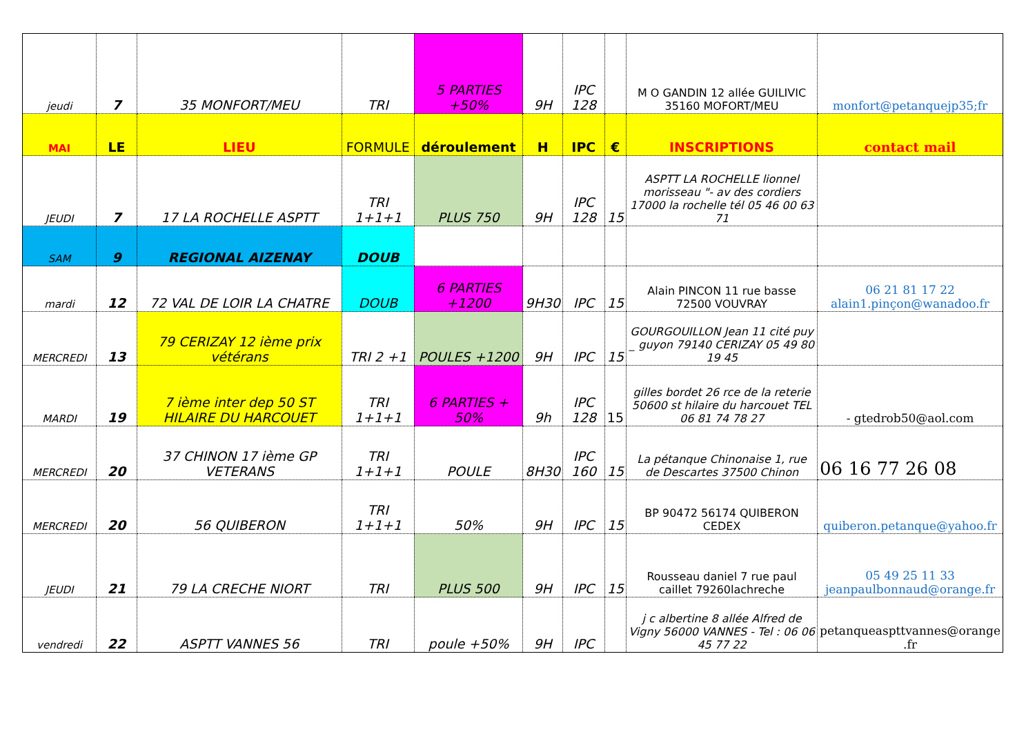| jeudi | 7 | 35 MONFORT/MEU | TRI | 5 PARTIES +50% | 9H | IPC 128 | | M O GANDIN 12 allée GUILIVIC 35160 MOFORT/MEU | monfort@petanquejp35;fr |
| MAI | LE | LIEU | FORMULE | déroulement | H | IPC | € | INSCRIPTIONS | contact mail |
| JEUDI | 7 | 17 LA ROCHELLE ASPTT | TRI 1+1+1 | PLUS 750 | 9H | IPC 128 | 15 | ASPTT LA ROCHELLE lionnel morisseau "- av des cordiers 17000 la rochelle tél 05 46 00 63 71 | |
| SAM | 9 | REGIONAL AIZENAY | DOUB | | | | | | |
| mardi | 12 | 72 VAL DE LOIR LA CHATRE | DOUB | 6 PARTIES +1200 | 9H30 | IPC | 15 | Alain PINCON 11 rue basse 72500 VOUVRAY | 06 21 81 17 22 alain1.pinçon@wanadoo.fr |
| MERCREDI | 13 | 79 CERIZAY 12 ième prix vétérans | TRI 2 +1 | POULES +1200 | 9H | IPC | 15 | GOURGOUILLON Jean 11 cité puy _ guyon 79140 CERIZAY 05 49 80 19 45 | |
| MARDI | 19 | 7 ième inter dep 50 ST HILAIRE DU HARCOUET | TRI 1+1+1 | 6 PARTIES + 50% | 9h | IPC 128 | 15 | gilles bordet 26 rce de la reterie 50600 st hilaire du harcouet TEL 06 81 74 78 27 | - gtedrob50@aol.com |
| MERCREDI | 20 | 37 CHINON 17 ième GP VETERANS | TRI 1+1+1 | POULE | 8H30 | IPC 160 | 15 | La pétanque Chinonaise 1, rue de Descartes 37500 Chinon | 06 16 77 26 08 |
| MERCREDI | 20 | 56 QUIBERON | TRI 1+1+1 | 50% | 9H | IPC | 15 | BP 90472 56174 QUIBERON CEDEX | quiberon.petanque@yahoo.fr |
| JEUDI | 21 | 79 LA CRECHE NIORT | TRI | PLUS 500 | 9H | IPC | 15 | Rousseau daniel 7 rue paul caillet 79260lachreche | 05 49 25 11 33 jeanpaulbonnaud@orange.fr |
| vendredi | 22 | ASPTT VANNES 56 | TRI | poule +50% | 9H | IPC | | j c albertine 8 allée Alfred de Vigny 56000 VANNES - Tel : 06 06 45 77 22 | petanqueaspttvannes@orange .fr |